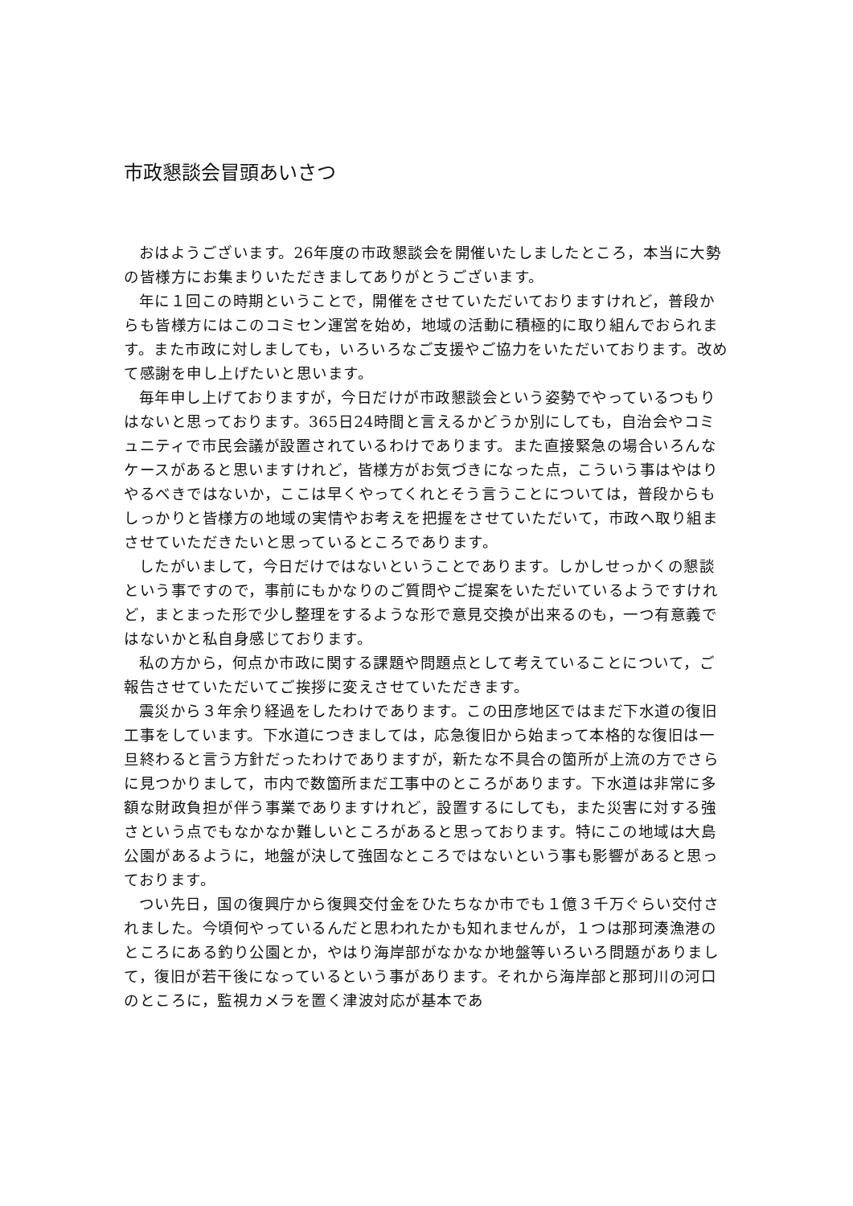市政懇談会冒頭あいさつ
おはようございます。26年度の市政懇談会を開催いたしましたところ，本当に大勢の皆様方にお集まりいただきましてありがとうございます。
年に１回この時期ということで，開催をさせていただいておりますけれど，普段からも皆様方にはこのコミセン運営を始め，地域の活動に積極的に取り組んでおられます。また市政に対しましても，いろいろなご支援やご協力をいただいております。改めて感謝を申し上げたいと思います。
毎年申し上げておりますが，今日だけが市政懇談会という姿勢でやっているつもりはないと思っております。365日24時間と言えるかどうか別にしても，自治会やコミュニティで市民会議が設置されているわけであります。また直接緊急の場合いろんなケースがあると思いますけれど，皆様方がお気づきになった点，こういう事はやはりやるべきではないか，ここは早くやってくれとそう言うことについては，普段からもしっかりと皆様方の地域の実情やお考えを把握をさせていただいて，市政へ取り組まさせていただきたいと思っているところであります。
したがいまして，今日だけではないということであります。しかしせっかくの懇談という事ですので，事前にもかなりのご質問やご提案をいただいているようですけれど，まとまった形で少し整理をするような形で意見交換が出来るのも，一つ有意義ではないかと私自身感じております。
私の方から，何点か市政に関する課題や問題点として考えていることについて，ご報告させていただいてご挨拶に変えさせていただきます。
震災から３年余り経過をしたわけであります。この田彦地区ではまだ下水道の復旧工事をしています。下水道につきましては，応急復旧から始まって本格的な復旧は一旦終わると言う方針だったわけでありますが，新たな不具合の箇所が上流の方でさらに見つかりまして，市内で数箇所まだ工事中のところがあります。下水道は非常に多額な財政負担が伴う事業でありますけれど，設置するにしても，また災害に対する強さという点でもなかなか難しいところがあると思っております。特にこの地域は大島公園があるように，地盤が決して強固なところではないという事も影響があると思っております。
つい先日，国の復興庁から復興交付金をひたちなか市でも１億３千万ぐらい交付されました。今頃何やっているんだと思われたかも知れませんが，１つは那珂湊漁港のところにある釣り公園とか，やはり海岸部がなかなか地盤等いろいろ問題がありまして，復旧が若干後になっているという事があります。それから海岸部と那珂川の河口のところに，監視カメラを置く津波対応が基本であ